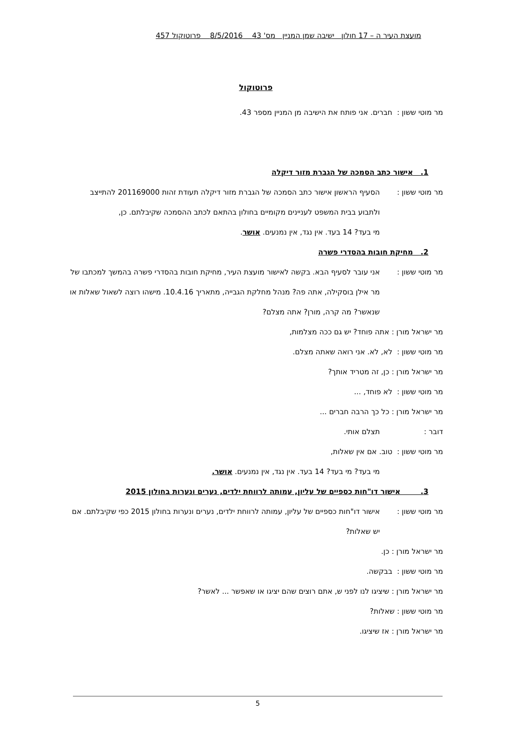מועצת העיר ה – 17 חולון ישיבה שמן המניין מס' 43 8/5/2016 פרוטוקול 457
פרוטוקול
מר מוטי ששון : חברים. אני פותח את הישיבה מן המניין מספר 43.
1. אישור כתב הסמכה של הגברת מזור דיקלה
מר מוטי ששון : הסעיף הראשון אישור כתב הסמכה של הגברת מזור דיקלה תעודת זהות 201169000 להתייצב ולתבוע בבית המשפט לעניינים מקומיים בחולון בהתאם לכתב ההסמכה שקיבלתם. כן,
מי בעד? 14 בעד. אין נגד, אין נמנעים. אושר.
2. מחיקת חובות בהסדרי פשרה
מר מוטי ששון : אני עובר לסעיף הבא. בקשה לאישור מועצת העיר, מחיקת חובות בהסדרי פשרה בהמשך למכתבו של מר אילן בוסקילה, אתה פה? מנהל מחלקת הגבייה, מתאריך 10.4.16. מישהו רוצה לשאול שאלות או שנאשר? מה קרה, מורן? אתה מצלם?
מר ישראל מורן : אתה פוחד? יש גם ככה מצלמות,
מר מוטי ששון : לא, לא. אני רואה שאתה מצלם.
מר ישראל מורן : כן, זה מטריד אותך?
מר מוטי ששון : לא פוחד, ...
מר ישראל מורן : כל כך הרבה חברים ...
דובר : תצלם אותי.
מר מוטי ששון : טוב. אם אין שאלות,
מי בעד? מי בעד? 14 בעד. אין נגד, אין נמנעים. אושר.
3. אישור דו"חות כספיים של עליון, עמותה לרווחת ילדים, נערים ונערות בחולון 2015
מר מוטי ששון : אישור דו"חות כספיים של עליון, עמותה לרווחת ילדים, נערים ונערות בחולון 2015 כפי שקיבלתם. אם יש שאלות?
מר ישראל מורן : כן.
מר מוטי ששון : בבקשה.
מר ישראל מורן : שיציגו לנו לפני ש, אתם רוצים שהם יציגו או שאפשר ... לאשר?
מר מוטי ששון : שאלות?
מר ישראל מורן : אז שיציגו.
5